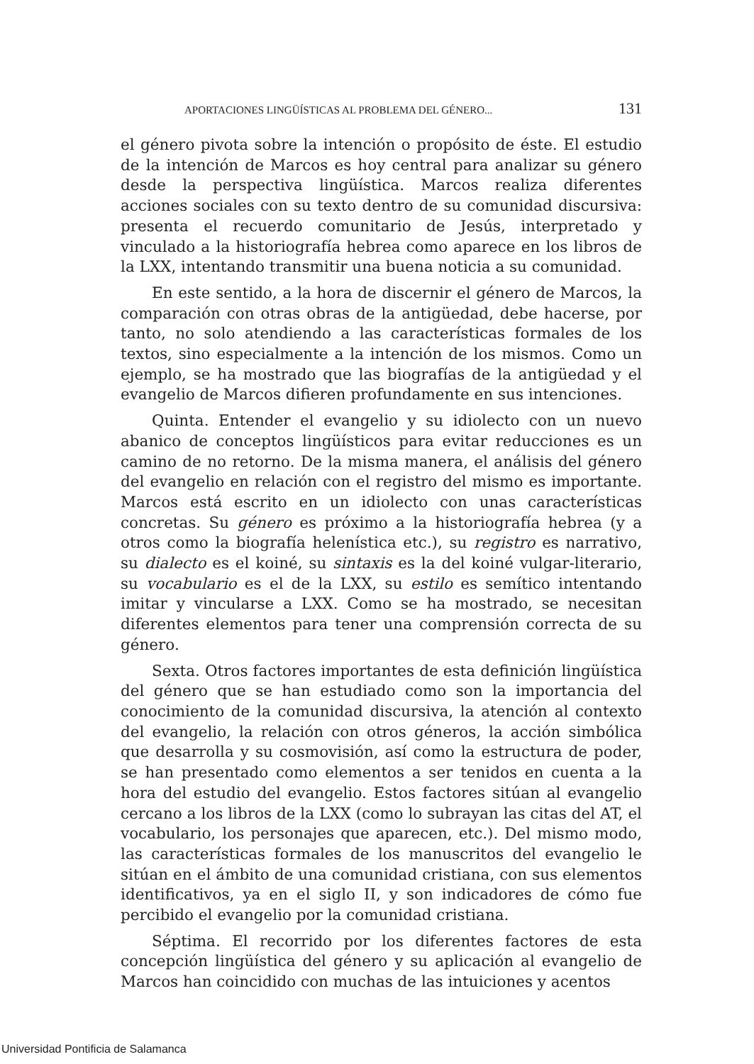APORTACIONES LINGÜÍSTICAS AL PROBLEMA DEL GÉNERO... 131
el género pivota sobre la intención o propósito de éste. El estudio de la intención de Marcos es hoy central para analizar su género desde la perspectiva lingüística. Marcos realiza diferentes acciones sociales con su texto dentro de su comunidad discursiva: presenta el recuerdo comunitario de Jesús, interpretado y vinculado a la historiografía hebrea como aparece en los libros de la LXX, intentando transmitir una buena noticia a su comunidad.
En este sentido, a la hora de discernir el género de Marcos, la comparación con otras obras de la antigüedad, debe hacerse, por tanto, no solo atendiendo a las características formales de los textos, sino especialmente a la intención de los mismos. Como un ejemplo, se ha mostrado que las biografías de la antigüedad y el evangelio de Marcos difieren profundamente en sus intenciones.
Quinta. Entender el evangelio y su idiolecto con un nuevo abanico de conceptos lingüísticos para evitar reducciones es un camino de no retorno. De la misma manera, el análisis del género del evangelio en relación con el registro del mismo es importante. Marcos está escrito en un idiolecto con unas características concretas. Su género es próximo a la historiografía hebrea (y a otros como la biografía helenística etc.), su registro es narrativo, su dialecto es el koiné, su sintaxis es la del koiné vulgar-literario, su vocabulario es el de la LXX, su estilo es semítico intentando imitar y vincularse a LXX. Como se ha mostrado, se necesitan diferentes elementos para tener una comprensión correcta de su género.
Sexta. Otros factores importantes de esta definición lingüística del género que se han estudiado como son la importancia del conocimiento de la comunidad discursiva, la atención al contexto del evangelio, la relación con otros géneros, la acción simbólica que desarrolla y su cosmovisión, así como la estructura de poder, se han presentado como elementos a ser tenidos en cuenta a la hora del estudio del evangelio. Estos factores sitúan al evangelio cercano a los libros de la LXX (como lo subrayan las citas del AT, el vocabulario, los personajes que aparecen, etc.). Del mismo modo, las características formales de los manuscritos del evangelio le sitúan en el ámbito de una comunidad cristiana, con sus elementos identificativos, ya en el siglo II, y son indicadores de cómo fue percibido el evangelio por la comunidad cristiana.
Séptima. El recorrido por los diferentes factores de esta concepción lingüística del género y su aplicación al evangelio de Marcos han coincidido con muchas de las intuiciones y acentos
Universidad Pontificia de Salamanca